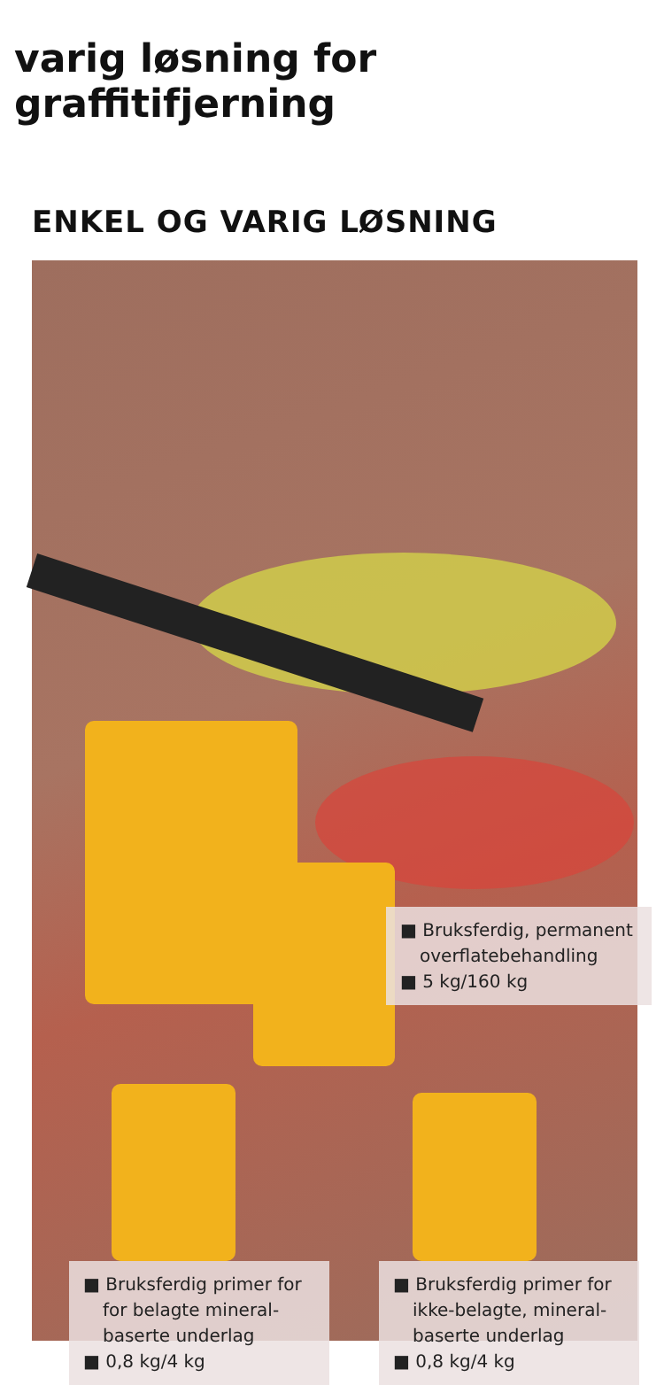varig løsning for graffitifjerning
ENKEL OG VARIG LØSNING
■ Bruksferdig, permanent overflatebehandling
■ 5 kg/160 kg
■ Bruksferdig primer for for belagte mineral-baserte underlag
■ 0,8 kg/4 kg
■ Bruksferdig primer for ikke-belagte, mineral-baserte underlag
■ 0,8 kg/4 kg